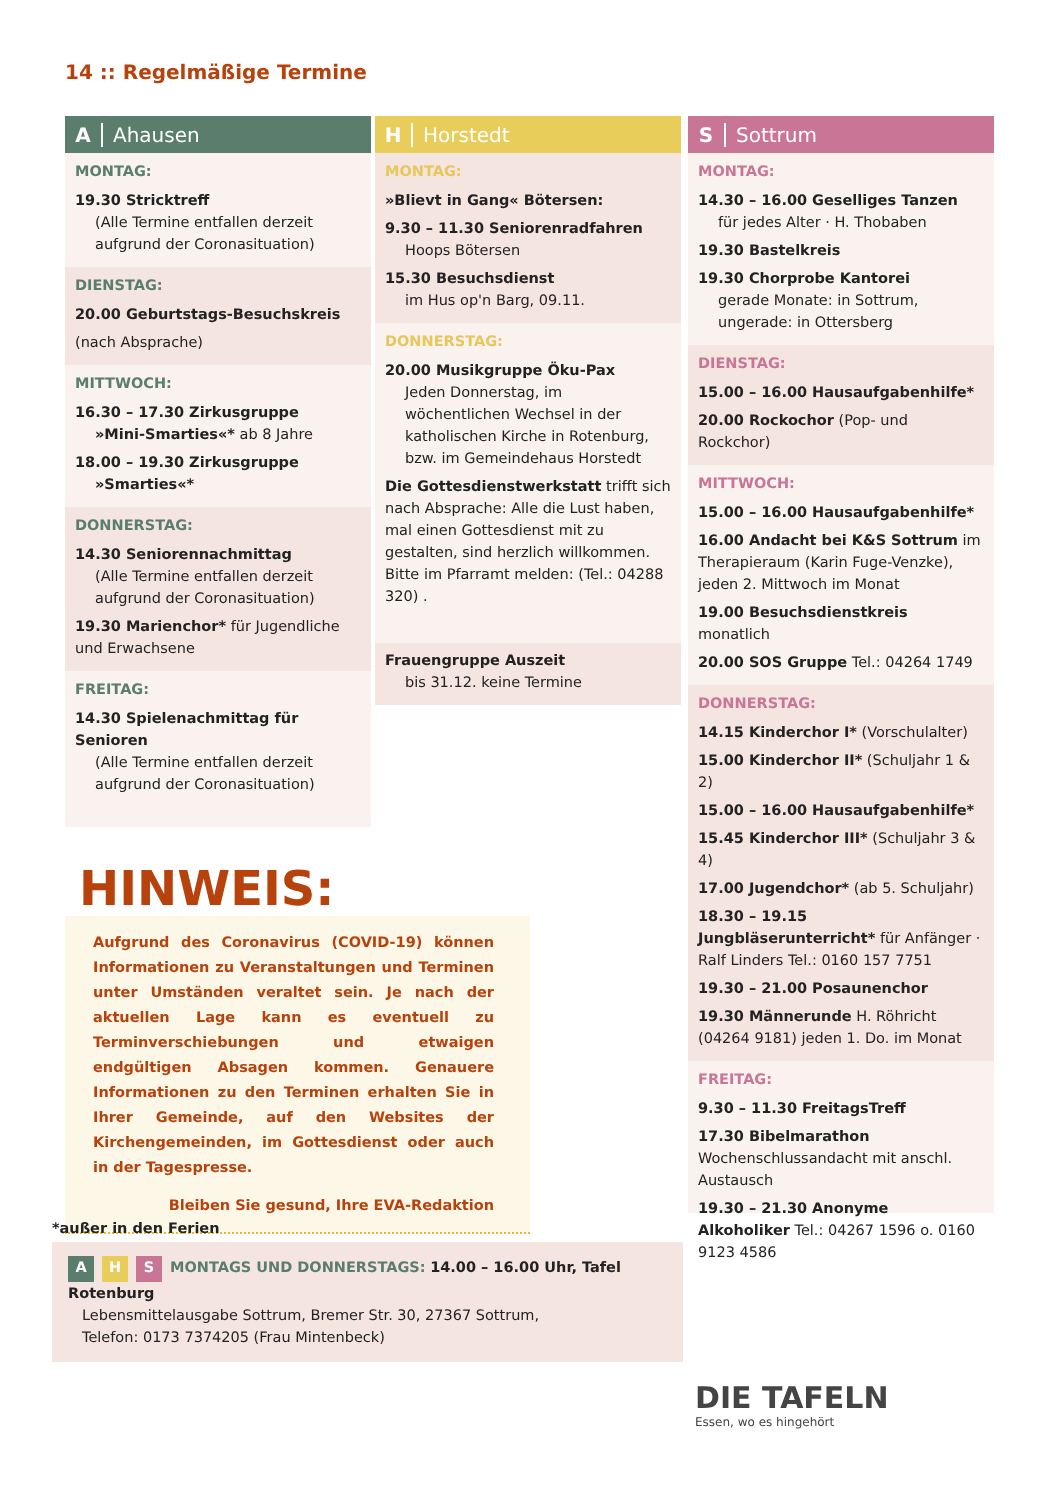14 :: Regelmäßige Termine
A Ahausen
MONTAG:
19.30 Stricktreff
(Alle Termine entfallen derzeit aufgrund der Coronasituation)
DIENSTAG:
20.00 Geburtstags-Besuchskreis
(nach Absprache)
MITTWOCH:
16.30 – 17.30 Zirkusgruppe
»Mini-Smarties«* ab 8 Jahre
18.00 – 19.30 Zirkusgruppe
»Smarties«*
DONNERSTAG:
14.30 Seniorennachmittag
(Alle Termine entfallen derzeit aufgrund der Coronasituation)
19.30 Marienchor* für Jugendliche und Erwachsene
FREITAG:
14.30 Spielenachmittag für Senioren
(Alle Termine entfallen derzeit aufgrund der Coronasituation)
H Horstedt
MONTAG:
»Blievt in Gang« Bötersen:
9.30 – 11.30 Seniorenradfahren
Hoops Bötersen
15.30 Besuchsdienst
im Hus op'n Barg, 09.11.
DONNERSTAG:
20.00 Musikgruppe Öku-Pax
Jeden Donnerstag, im wöchentlichen Wechsel in der katholischen Kirche in Rotenburg, bzw. im Gemeindehaus Horstedt
Die Gottesdienstwerkstatt trifft sich nach Absprache: Alle die Lust haben, mal einen Gottesdienst mit zu gestalten, sind herzlich willkommen. Bitte im Pfarramt melden: (Tel.: 04288 320) .
Frauengruppe Auszeit
bis 31.12. keine Termine
S Sottrum
MONTAG:
14.30 – 16.00 Geselliges Tanzen
für jedes Alter · H. Thobaben
19.30 Bastelkreis
19.30 Chorprobe Kantorei
gerade Monate: in Sottrum, ungerade: in Ottersberg
DIENSTAG:
15.00 – 16.00 Hausaufgabenhilfe*
20.00 Rockochor (Pop- und Rockchor)
MITTWOCH:
15.00 – 16.00 Hausaufgabenhilfe*
16.00 Andacht bei K&S Sottrum im Therapieraum (Karin Fuge-Venzke), jeden 2. Mittwoch im Monat
19.00 Besuchsdienstkreis monatlich
20.00 SOS Gruppe Tel.: 04264 1749
DONNERSTAG:
14.15 Kinderchor I* (Vorschulalter)
15.00 Kinderchor II* (Schuljahr 1 & 2)
15.00 – 16.00 Hausaufgabenhilfe*
15.45 Kinderchor III* (Schuljahr 3 & 4)
17.00 Jugendchor* (ab 5. Schuljahr)
18.30 – 19.15 Jungbläserunterricht* für Anfänger · Ralf Linders Tel.: 0160 157 7751
19.30 – 21.00 Posaunenchor
19.30 Männerunde H. Röhricht (04264 9181) jeden 1. Do. im Monat
FREITAG:
9.30 – 11.30 FreitagsTreff
17.30 Bibelmarathon Wochenschlussandacht mit anschl. Austausch
19.30 – 21.30 Anonyme Alkoholiker Tel.: 04267 1596 o. 0160 9123 4586
HINWEIS:
Aufgrund des Coronavirus (COVID-19) können Informationen zu Veranstaltungen und Terminen unter Umständen veraltet sein. Je nach der aktuellen Lage kann es eventuell zu Terminverschiebungen und etwaigen endgültigen Absagen kommen. Genauere Informationen zu den Terminen erhalten Sie in Ihrer Gemeinde, auf den Websites der Kirchengemeinden, im Gottesdienst oder auch in der Tagespresse.
Bleiben Sie gesund, Ihre EVA-Redaktion
*außer in den Ferien
A H S MONTAGS UND DONNERSTAGS: 14.00 – 16.00 Uhr, Tafel Rotenburg
Lebensmittelausgabe Sottrum, Bremer Str. 30, 27367 Sottrum,
Telefon: 0173 7374205 (Frau Mintenbeck)
DIE TAFELN
Essen, wo es hingehört